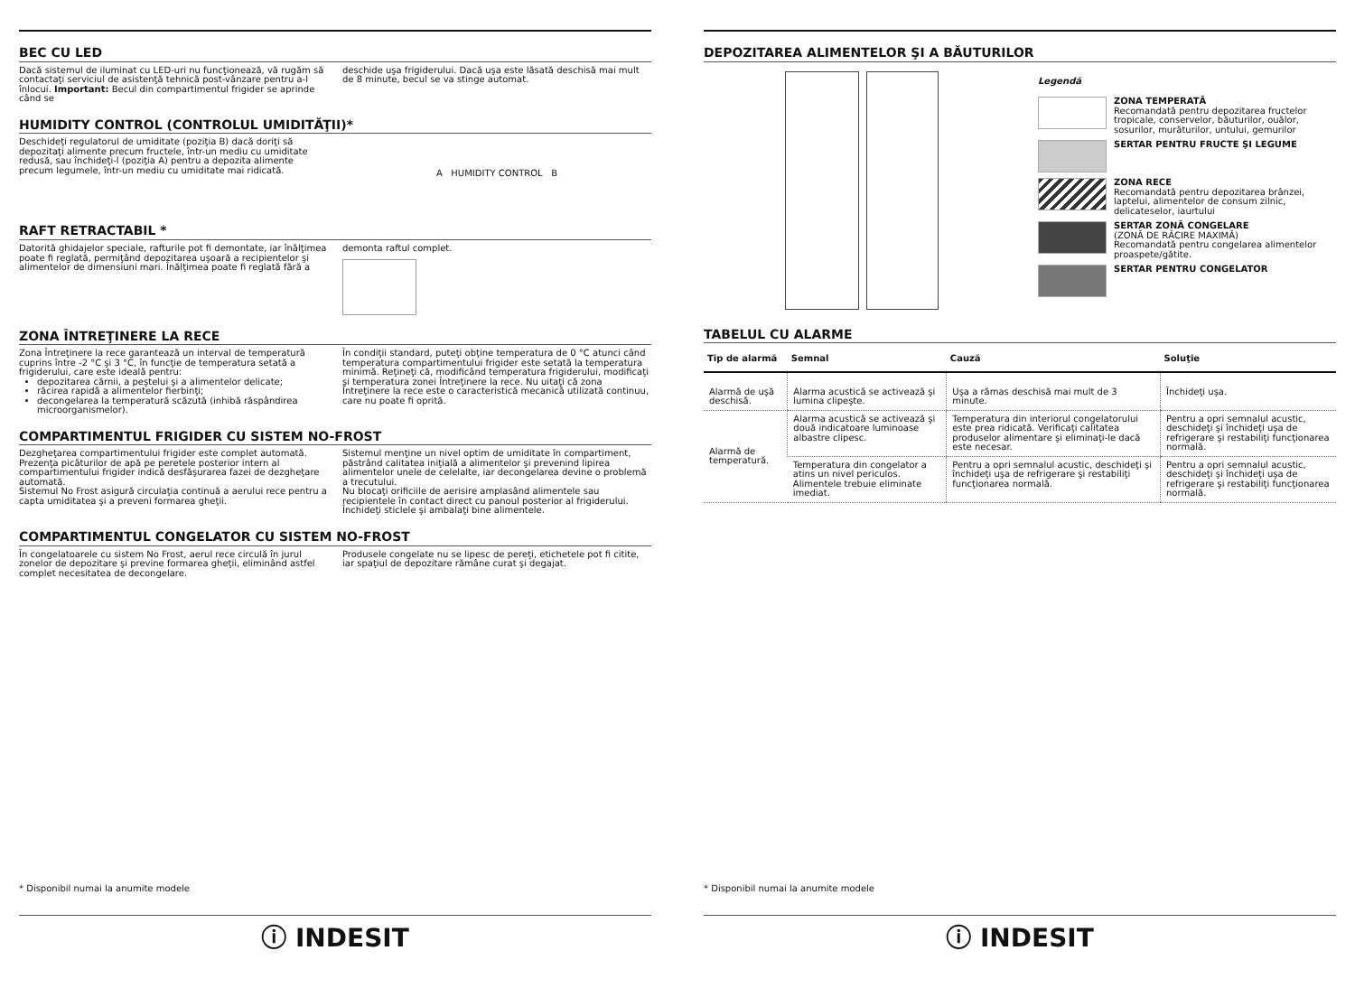BEC CU LED
Dacă sistemul de iluminat cu LED-uri nu funcţionează, vă rugăm să contactaţi serviciul de asistenţă tehnică post-vânzare pentru a-l înlocui. Important: Becul din compartimentul frigider se aprinde când se
deschide uşa frigiderului. Dacă uşa este lăsată deschisă mai mult de 8 minute, becul se va stinge automat.
HUMIDITY CONTROL (CONTROLUL UMIDITĂŢII)*
Deschideţi regulatorul de umiditate (poziţia B) dacă doriţi să depozitaţi alimente precum fructele, într-un mediu cu umiditate redusă, sau închideţi-l (poziţia A) pentru a depozita alimente precum legumele, într-un mediu cu umiditate mai ridicată.
A HUMIDITY CONTROL B
RAFT RETRACTABIL *
Datorită ghidajelor speciale, rafturile pot fi demontate, iar înălţimea poate fi reglată, permiţând depozitarea uşoară a recipientelor şi alimentelor de dimensiuni mari. Înălţimea poate fi reglată fără a
demonta raftul complet.
ZONA ÎNTREŢINERE LA RECE
Zona Întreţinere la rece garantează un interval de temperatură cuprins între -2 °C şi 3 °C, în funcţie de temperatura setată a frigiderului, care este ideală pentru:
depozitarea cărnii, a peştelui şi a alimentelor delicate;
răcirea rapidă a alimentelor fierbinţi;
decongelarea la temperatură scăzută (inhibă răspândirea microorganismelor).
În condiţii standard, puteţi obţine temperatura de 0 °C atunci când temperatura compartimentului frigider este setată la temperatura minimă. Reţineţi că, modificând temperatura frigiderului, modificaţi şi temperatura zonei Întreţinere la rece. Nu uitaţi că zona Întreţinere la rece este o caracteristică mecanică utilizată continuu, care nu poate fi oprită.
COMPARTIMENTUL FRIGIDER CU SISTEM NO-FROST
Dezgheţarea compartimentului frigider este complet automată. Prezenţa picăturilor de apă pe peretele posterior intern al compartimentului frigider indică desfăşurarea fazei de dezgheţare automată.
Sistemul No Frost asigură circulaţia continuă a aerului rece pentru a capta umiditatea şi a preveni formarea gheţii.
Sistemul menţine un nivel optim de umiditate în compartiment, păstrând calitatea iniţială a alimentelor şi prevenind lipirea alimentelor unele de celelalte, iar decongelarea devine o problemă a trecutului.
Nu blocaţi orificiile de aerisire amplasând alimentele sau recipientele în contact direct cu panoul posterior al frigiderului.
Închideţi sticlele şi ambalaţi bine alimentele.
COMPARTIMENTUL CONGELATOR CU SISTEM NO-FROST
În congelatoarele cu sistem No Frost, aerul rece circulă în jurul zonelor de depozitare şi previne formarea gheţii, eliminând astfel complet necesitatea de decongelare.
Produsele congelate nu se lipesc de pereţi, etichetele pot fi citite, iar spaţiul de depozitare rămâne curat şi degajat.
* Disponibil numai la anumite modele
ⓘ INDESIT
DEPOZITAREA ALIMENTELOR ŞI A BĂUTURILOR
Legendă
ZONA TEMPERATĂ
Recomandată pentru depozitarea fructelor tropicale, conservelor, băuturilor, ouălor, sosurilor, murăturilor, untului, gemurilor
SERTAR PENTRU FRUCTE ŞI LEGUME
ZONA RECE
Recomandată pentru depozitarea brânzei, laptelui, alimentelor de consum zilnic, delicateselor, iaurtului
SERTAR ZONĂ CONGELARE
(ZONĂ DE RĂCIRE MAXIMĂ)
Recomandată pentru congelarea alimentelor proaspete/gătite.
SERTAR PENTRU CONGELATOR
TABELUL CU ALARME
| Tip de alarmă | Semnal | Cauză | Soluţie |
| --- | --- | --- | --- |
| Alarmă de uşă deschisă. | Alarma acustică se activează şi lumina clipeşte. | Uşa a rămas deschisă mai mult de 3 minute. | Închideţi uşa. |
| Alarmă de temperatură. | Alarma acustică se activează şi două indicatoare luminoase albastre clipesc. | Temperatura din interiorul congelatorului este prea ridicată. Verificaţi calitatea produselor alimentare şi eliminaţi-le dacă este necesar. | Pentru a opri semnalul acustic, deschideţi şi închideţi uşa de refrigerare şi restabiliţi funcţionarea normală. |
| | Temperatura din congelator a atins un nivel periculos. Alimentele trebuie eliminate imediat. | Pentru a opri semnalul acustic, deschideţi şi închideţi uşa de refrigerare şi restabiliţi funcţionarea normală. | Pentru a opri semnalul acustic, deschideţi şi închideţi uşa de refrigerare şi restabiliţi funcţionarea normală. |
* Disponibil numai la anumite modele
ⓘ INDESIT